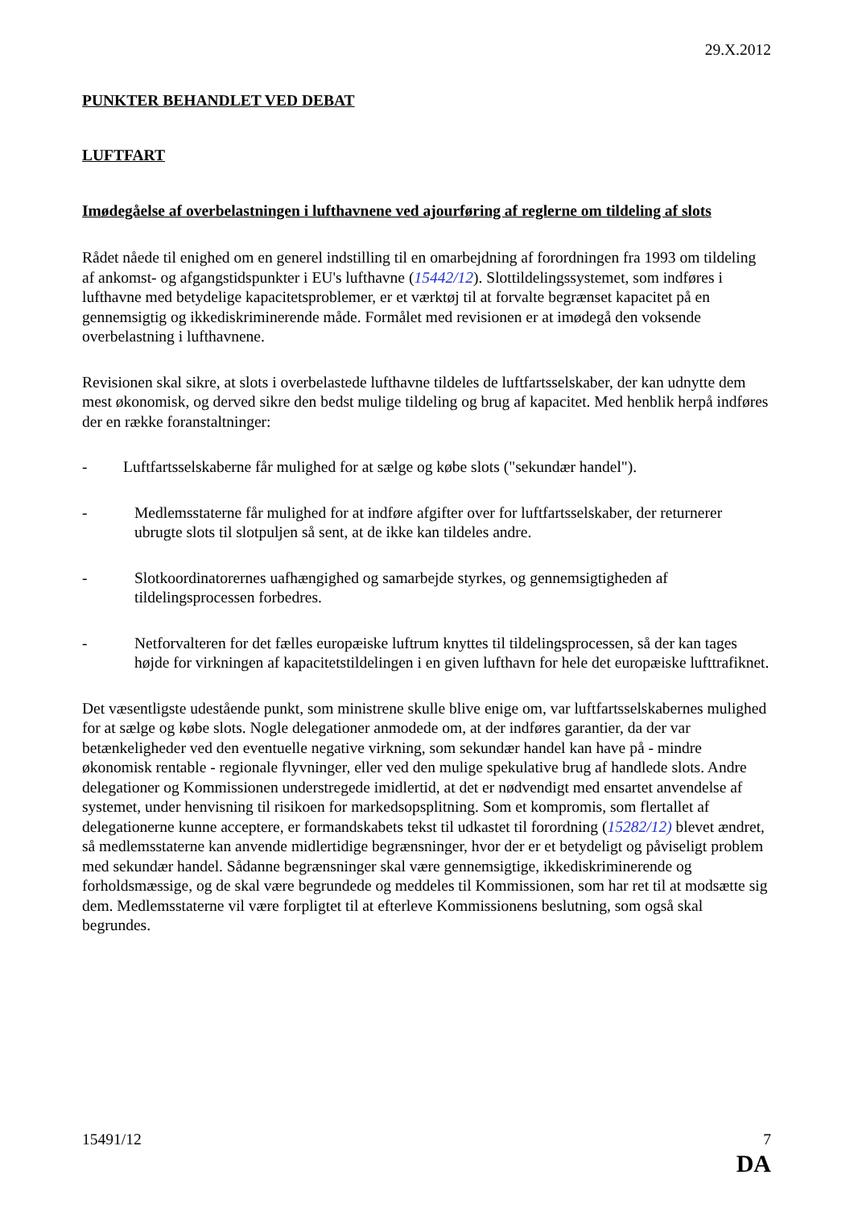29.X.2012
PUNKTER BEHANDLET VED DEBAT
LUFTFART
Imødegåelse af overbelastningen i lufthavnene ved ajourføring af reglerne om tildeling af slots
Rådet nåede til enighed om en generel indstilling til en omarbejdning af forordningen fra 1993 om tildeling af ankomst- og afgangstidspunkter i EU's lufthavne (15442/12). Slottildelingssystemet, som indføres i lufthavne med betydelige kapacitetsproblemer, er et værktøj til at forvalte begrænset kapacitet på en gennemsigtig og ikkediskriminerende måde. Formålet med revisionen er at imødegå den voksende overbelastning i lufthavnene.
Revisionen skal sikre, at slots i overbelastede lufthavne tildeles de luftfartsselskaber, der kan udnytte dem mest økonomisk, og derved sikre den bedst mulige tildeling og brug af kapacitet. Med henblik herpå indføres der en række foranstaltninger:
- Luftfartsselskaberne får mulighed for at sælge og købe slots ("sekundær handel").
- Medlemsstaterne får mulighed for at indføre afgifter over for luftfartsselskaber, der returnerer ubrugte slots til slotpuljen så sent, at de ikke kan tildeles andre.
- Slotkoordinatorernes uafhængighed og samarbejde styrkes, og gennemsigtigheden af tildelingsprocessen forbedres.
- Netforvalteren for det fælles europæiske luftrum knyttes til tildelingsprocessen, så der kan tages højde for virkningen af kapacitetstildelingen i en given lufthavn for hele det europæiske lufttrafiknet.
Det væsentligste udestående punkt, som ministrene skulle blive enige om, var luftfartsselskabernes mulighed for at sælge og købe slots. Nogle delegationer anmodede om, at der indføres garantier, da der var betænkeligheder ved den eventuelle negative virkning, som sekundær handel kan have på - mindre økonomisk rentable - regionale flyvninger, eller ved den mulige spekulative brug af handlede slots. Andre delegationer og Kommissionen understregede imidlertid, at det er nødvendigt med ensartet anvendelse af systemet, under henvisning til risikoen for markedsopsplitning. Som et kompromis, som flertallet af delegationerne kunne acceptere, er formandskabets tekst til udkastet til forordning (15282/12) blevet ændret, så medlemsstaterne kan anvende midlertidige begrænsninger, hvor der er et betydeligt og påviseligt problem med sekundær handel. Sådanne begrænsninger skal være gennemsigtige, ikkediskriminerende og forholdsmæssige, og de skal være begrundede og meddeles til Kommissionen, som har ret til at modsætte sig dem. Medlemsstaterne vil være forpligtet til at efterleve Kommissionens beslutning, som også skal begrundes.
15491/12 7
DA